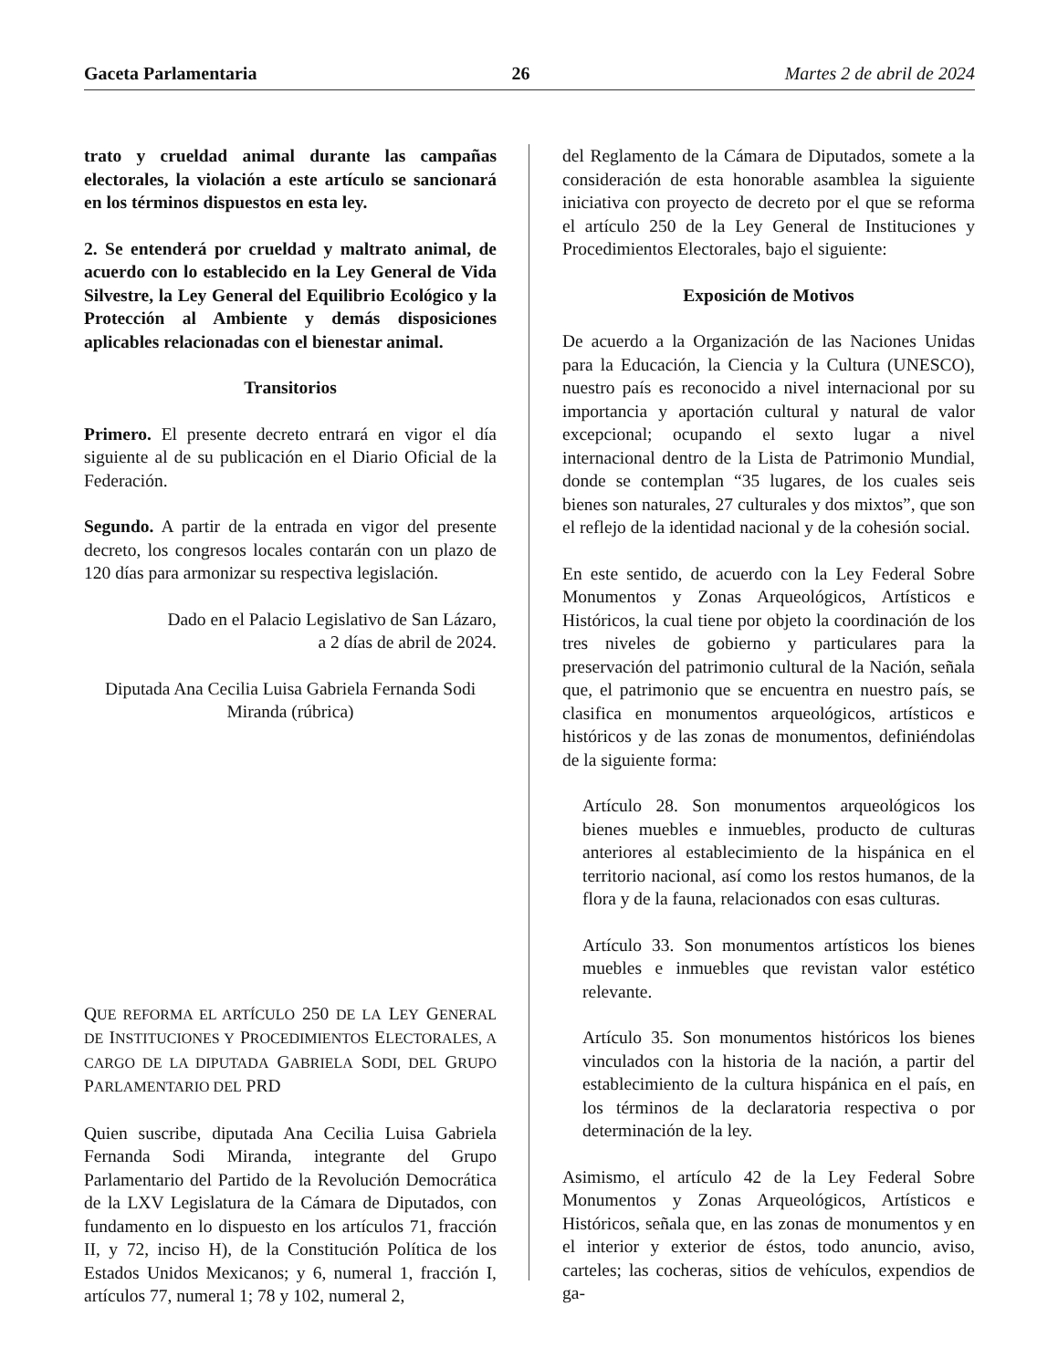Gaceta Parlamentaria 26 Martes 2 de abril de 2024
trato y crueldad animal durante las campañas electorales, la violación a este artículo se sancionará en los términos dispuestos en esta ley.
2. Se entenderá por crueldad y maltrato animal, de acuerdo con lo establecido en la Ley General de Vida Silvestre, la Ley General del Equilibrio Ecológico y la Protección al Ambiente y demás disposiciones aplicables relacionadas con el bienestar animal.
Transitorios
Primero. El presente decreto entrará en vigor el día siguiente al de su publicación en el Diario Oficial de la Federación.
Segundo. A partir de la entrada en vigor del presente decreto, los congresos locales contarán con un plazo de 120 días para armonizar su respectiva legislación.
Dado en el Palacio Legislativo de San Lázaro,
a 2 días de abril de 2024.
Diputada Ana Cecilia Luisa Gabriela Fernanda Sodi Miranda (rúbrica)
QUE REFORMA EL ARTÍCULO 250 DE LA LEY GENERAL DE INSTITUCIONES Y PROCEDIMIENTOS ELECTORALES, A CARGO DE LA DIPUTADA GABRIELA SODI, DEL GRUPO PARLAMENTARIO DEL PRD
Quien suscribe, diputada Ana Cecilia Luisa Gabriela Fernanda Sodi Miranda, integrante del Grupo Parlamentario del Partido de la Revolución Democrática de la LXV Legislatura de la Cámara de Diputados, con fundamento en lo dispuesto en los artículos 71, fracción II, y 72, inciso H), de la Constitución Política de los Estados Unidos Mexicanos; y 6, numeral 1, fracción I, artículos 77, numeral 1; 78 y 102, numeral 2,
del Reglamento de la Cámara de Diputados, somete a la consideración de esta honorable asamblea la siguiente iniciativa con proyecto de decreto por el que se reforma el artículo 250 de la Ley General de Instituciones y Procedimientos Electorales, bajo el siguiente:
Exposición de Motivos
De acuerdo a la Organización de las Naciones Unidas para la Educación, la Ciencia y la Cultura (UNESCO), nuestro país es reconocido a nivel internacional por su importancia y aportación cultural y natural de valor excepcional; ocupando el sexto lugar a nivel internacional dentro de la Lista de Patrimonio Mundial, donde se contemplan “35 lugares, de los cuales seis bienes son naturales, 27 culturales y dos mixtos”, que son el reflejo de la identidad nacional y de la cohesión social.
En este sentido, de acuerdo con la Ley Federal Sobre Monumentos y Zonas Arqueológicos, Artísticos e Históricos, la cual tiene por objeto la coordinación de los tres niveles de gobierno y particulares para la preservación del patrimonio cultural de la Nación, señala que, el patrimonio que se encuentra en nuestro país, se clasifica en monumentos arqueológicos, artísticos e históricos y de las zonas de monumentos, definiéndolas de la siguiente forma:
Artículo 28. Son monumentos arqueológicos los bienes muebles e inmuebles, producto de culturas anteriores al establecimiento de la hispánica en el territorio nacional, así como los restos humanos, de la flora y de la fauna, relacionados con esas culturas.
Artículo 33. Son monumentos artísticos los bienes muebles e inmuebles que revistan valor estético relevante.
Artículo 35. Son monumentos históricos los bienes vinculados con la historia de la nación, a partir del establecimiento de la cultura hispánica en el país, en los términos de la declaratoria respectiva o por determinación de la ley.
Asimismo, el artículo 42 de la Ley Federal Sobre Monumentos y Zonas Arqueológicos, Artísticos e Históricos, señala que, en las zonas de monumentos y en el interior y exterior de éstos, todo anuncio, aviso, carteles; las cocheras, sitios de vehículos, expendios de ga-